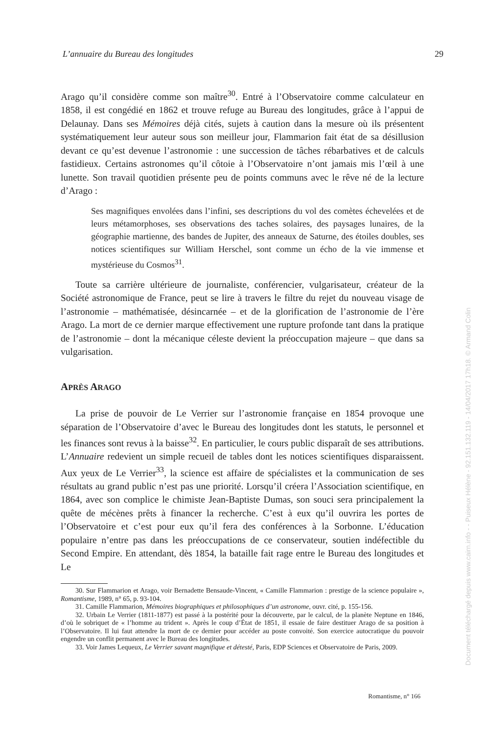L’annuaire du Bureau des longitudes 29
Arago qu’il considère comme son maître<sup>30</sup>. Entré à l’Observatoire comme calculateur en 1858, il est congédié en 1862 et trouve refuge au Bureau des longitudes, grâce à l’appui de Delaunay. Dans ses Mémoires déjà cités, sujets à caution dans la mesure où ils présentent systématiquement leur auteur sous son meilleur jour, Flammarion fait état de sa désillusion devant ce qu’est devenue l’astronomie : une succession de tâches rébarbatives et de calculs fastidieux. Certains astronomes qu’il côtoie à l’Observatoire n’ont jamais mis l’œil à une lunette. Son travail quotidien présente peu de points communs avec le rêve né de la lecture d’Arago :
Ses magnifiques envolées dans l’infini, ses descriptions du vol des comètes échevelées et de leurs métamorphoses, ses observations des taches solaires, des paysages lunaires, de la géographie martienne, des bandes de Jupiter, des anneaux de Saturne, des étoiles doubles, ses notices scientifiques sur William Herschel, sont comme un écho de la vie immense et mystérieuse du Cosmos<sup>31</sup>.
Toute sa carrière ultérieure de journaliste, conférencier, vulgarisateur, créateur de la Société astronomique de France, peut se lire à travers le filtre du rejet du nouveau visage de l’astronomie – mathématisée, désincarnée – et de la glorification de l’astronomie de l’ère Arago. La mort de ce dernier marque effectivement une rupture profonde tant dans la pratique de l’astronomie – dont la mécanique céleste devient la préoccupation majeure – que dans sa vulgarisation.
APRÈS ARAGO
La prise de pouvoir de Le Verrier sur l’astronomie française en 1854 provoque une séparation de l’Observatoire d’avec le Bureau des longitudes dont les statuts, le personnel et les finances sont revus à la baisse<sup>32</sup>. En particulier, le cours public disparaît de ses attributions. L’Annuaire redevient un simple recueil de tables dont les notices scientifiques disparaissent. Aux yeux de Le Verrier<sup>33</sup>, la science est affaire de spécialistes et la communication de ses résultats au grand public n’est pas une priorité. Lorsqu’il créera l’Association scientifique, en 1864, avec son complice le chimiste Jean-Baptiste Dumas, son souci sera principalement la quête de mécènes prêts à financer la recherche. C’est à eux qu’il ouvrira les portes de l’Observatoire et c’est pour eux qu’il fera des conférences à la Sorbonne. L’éducation populaire n’entre pas dans les préoccupations de ce conservateur, soutien indéfectible du Second Empire. En attendant, dès 1854, la bataille fait rage entre le Bureau des longitudes et Le
30. Sur Flammarion et Arago, voir Bernadette Bensaude-Vincent, « Camille Flammarion : prestige de la science populaire », Romantisme, 1989, n° 65, p. 93-104.
31. Camille Flammarion, Mémoires biographiques et philosophiques d’un astronome, ouvr. cité, p. 155-156.
32. Urbain Le Verrier (1811-1877) est passé à la postérité pour la découverte, par le calcul, de la planète Neptune en 1846, d’où le sobriquet de « l’homme au trident ». Après le coup d’État de 1851, il essaie de faire destituer Arago de sa position à l’Observatoire. Il lui faut attendre la mort de ce dernier pour accéder au poste convoité. Son exercice autocratique du pouvoir engendre un conflit permanent avec le Bureau des longitudes.
33. Voir James Lequeux, Le Verrier savant magnifique et détesté, Paris, EDP Sciences et Observatoire de Paris, 2009.
Romantisme, n° 166
Document téléchargé depuis www.cairn.info - - Puiseux Hélène - 92.151.132.119 - 14/04/2017 17h18. © Armand Colin